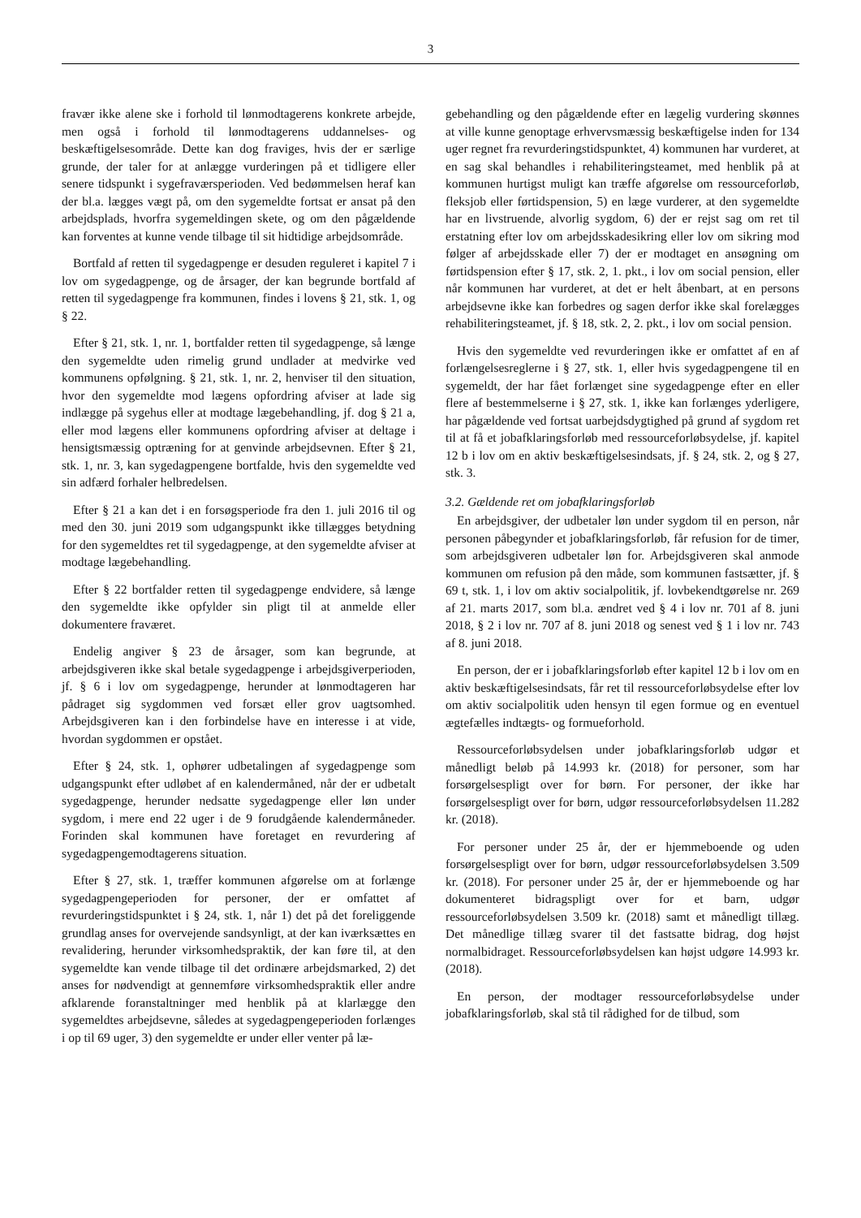3
fravær ikke alene ske i forhold til lønmodtagerens konkrete arbejde, men også i forhold til lønmodtagerens uddannelses- og beskæftigelsesområde. Dette kan dog fraviges, hvis der er særlige grunde, der taler for at anlægge vurderingen på et tidligere eller senere tidspunkt i sygefraværsperioden. Ved bedømmelsen heraf kan der bl.a. lægges vægt på, om den sygemeldte fortsat er ansat på den arbejdsplads, hvorfra sygemeldingen skete, og om den pågældende kan forventes at kunne vende tilbage til sit hidtidige arbejdsområde.
Bortfald af retten til sygedagpenge er desuden reguleret i kapitel 7 i lov om sygedagpenge, og de årsager, der kan begrunde bortfald af retten til sygedagpenge fra kommunen, findes i lovens § 21, stk. 1, og § 22.
Efter § 21, stk. 1, nr. 1, bortfalder retten til sygedagpenge, så længe den sygemeldte uden rimelig grund undlader at medvirke ved kommunens opfølgning. § 21, stk. 1, nr. 2, henviser til den situation, hvor den sygemeldte mod lægens opfordring afviser at lade sig indlægge på sygehus eller at modtage lægebehandling, jf. dog § 21 a, eller mod lægens eller kommunens opfordring afviser at deltage i hensigtsmæssig optræning for at genvinde arbejdsevnen. Efter § 21, stk. 1, nr. 3, kan sygedagpengene bortfalde, hvis den sygemeldte ved sin adfærd forhaler helbredelsen.
Efter § 21 a kan det i en forsøgsperiode fra den 1. juli 2016 til og med den 30. juni 2019 som udgangspunkt ikke tillægges betydning for den sygemeldtes ret til sygedagpenge, at den sygemeldte afviser at modtage lægebehandling.
Efter § 22 bortfalder retten til sygedagpenge endvidere, så længe den sygemeldte ikke opfylder sin pligt til at anmelde eller dokumentere fraværet.
Endelig angiver § 23 de årsager, som kan begrunde, at arbejdsgiveren ikke skal betale sygedagpenge i arbejdsgiverperioden, jf. § 6 i lov om sygedagpenge, herunder at lønmodtageren har pådraget sig sygdommen ved forsæt eller grov uagtsomhed. Arbejdsgiveren kan i den forbindelse have en interesse i at vide, hvordan sygdommen er opstået.
Efter § 24, stk. 1, ophører udbetalingen af sygedagpenge som udgangspunkt efter udløbet af en kalendermåned, når der er udbetalt sygedagpenge, herunder nedsatte sygedagpenge eller løn under sygdom, i mere end 22 uger i de 9 forudgående kalendermåneder. Forinden skal kommunen have foretaget en revurdering af sygedagpengemodtagerens situation.
Efter § 27, stk. 1, træffer kommunen afgørelse om at forlænge sygedagpengeperioden for personer, der er omfattet af revurderingstidspunktet i § 24, stk. 1, når 1) det på det foreliggende grundlag anses for overvejende sandsynligt, at der kan iværksættes en revalidering, herunder virksomhedspraktik, der kan føre til, at den sygemeldte kan vende tilbage til det ordinære arbejdsmarked, 2) det anses for nødvendigt at gennemføre virksomhedspraktik eller andre afklarende foranstaltninger med henblik på at klarlægge den sygemeldtes arbejdsevne, således at sygedagpengeperioden forlænges i op til 69 uger, 3) den sygemeldte er under eller venter på læ-
gebehandling og den pågældende efter en lægelig vurdering skønnes at ville kunne genoptage erhvervsmæssig beskæftigelse inden for 134 uger regnet fra revurderingstidspunktet, 4) kommunen har vurderet, at en sag skal behandles i rehabiliteringsteamet, med henblik på at kommunen hurtigst muligt kan træffe afgørelse om ressourceforløb, fleksjob eller førtidspension, 5) en læge vurderer, at den sygemeldte har en livstruende, alvorlig sygdom, 6) der er rejst sag om ret til erstatning efter lov om arbejdsskadesikring eller lov om sikring mod følger af arbejdsskade eller 7) der er modtaget en ansøgning om førtidspension efter § 17, stk. 2, 1. pkt., i lov om social pension, eller når kommunen har vurderet, at det er helt åbenbart, at en persons arbejdsevne ikke kan forbedres og sagen derfor ikke skal forelægges rehabiliteringsteamet, jf. § 18, stk. 2, 2. pkt., i lov om social pension.
Hvis den sygemeldte ved revurderingen ikke er omfattet af en af forlængelsesreglerne i § 27, stk. 1, eller hvis sygedagpengene til en sygemeldt, der har fået forlænget sine sygedagpenge efter en eller flere af bestemmelserne i § 27, stk. 1, ikke kan forlænges yderligere, har pågældende ved fortsat uarbejdsdygtighed på grund af sygdom ret til at få et jobafklaringsforløb med ressourceforløbsydelse, jf. kapitel 12 b i lov om en aktiv beskæftigelsesindsats, jf. § 24, stk. 2, og § 27, stk. 3.
3.2. Gældende ret om jobafklaringsforløb
En arbejdsgiver, der udbetaler løn under sygdom til en person, når personen påbegynder et jobafklaringsforløb, får refusion for de timer, som arbejdsgiveren udbetaler løn for. Arbejdsgiveren skal anmode kommunen om refusion på den måde, som kommunen fastsætter, jf. § 69 t, stk. 1, i lov om aktiv socialpolitik, jf. lovbekendtgørelse nr. 269 af 21. marts 2017, som bl.a. ændret ved § 4 i lov nr. 701 af 8. juni 2018, § 2 i lov nr. 707 af 8. juni 2018 og senest ved § 1 i lov nr. 743 af 8. juni 2018.
En person, der er i jobafklaringsforløb efter kapitel 12 b i lov om en aktiv beskæftigelsesindsats, får ret til ressourceforløbsydelse efter lov om aktiv socialpolitik uden hensyn til egen formue og en eventuel ægtefælles indtægts- og formueforhold.
Ressourceforløbsydelsen under jobafklaringsforløb udgør et månedligt beløb på 14.993 kr. (2018) for personer, som har forsørgelsespligt over for børn. For personer, der ikke har forsørgelsespligt over for børn, udgør ressourceforløbsydelsen 11.282 kr. (2018).
For personer under 25 år, der er hjemmeboende og uden forsørgelsespligt over for børn, udgør ressourceforløbsydelsen 3.509 kr. (2018). For personer under 25 år, der er hjemmeboende og har dokumenteret bidragspligt over for et barn, udgør ressourceforløbsydelsen 3.509 kr. (2018) samt et månedligt tillæg. Det månedlige tillæg svarer til det fastsatte bidrag, dog højst normalbidraget. Ressourceforløbsydelsen kan højst udgøre 14.993 kr. (2018).
En person, der modtager ressourceforløbsydelse under jobafklaringsforløb, skal stå til rådighed for de tilbud, som